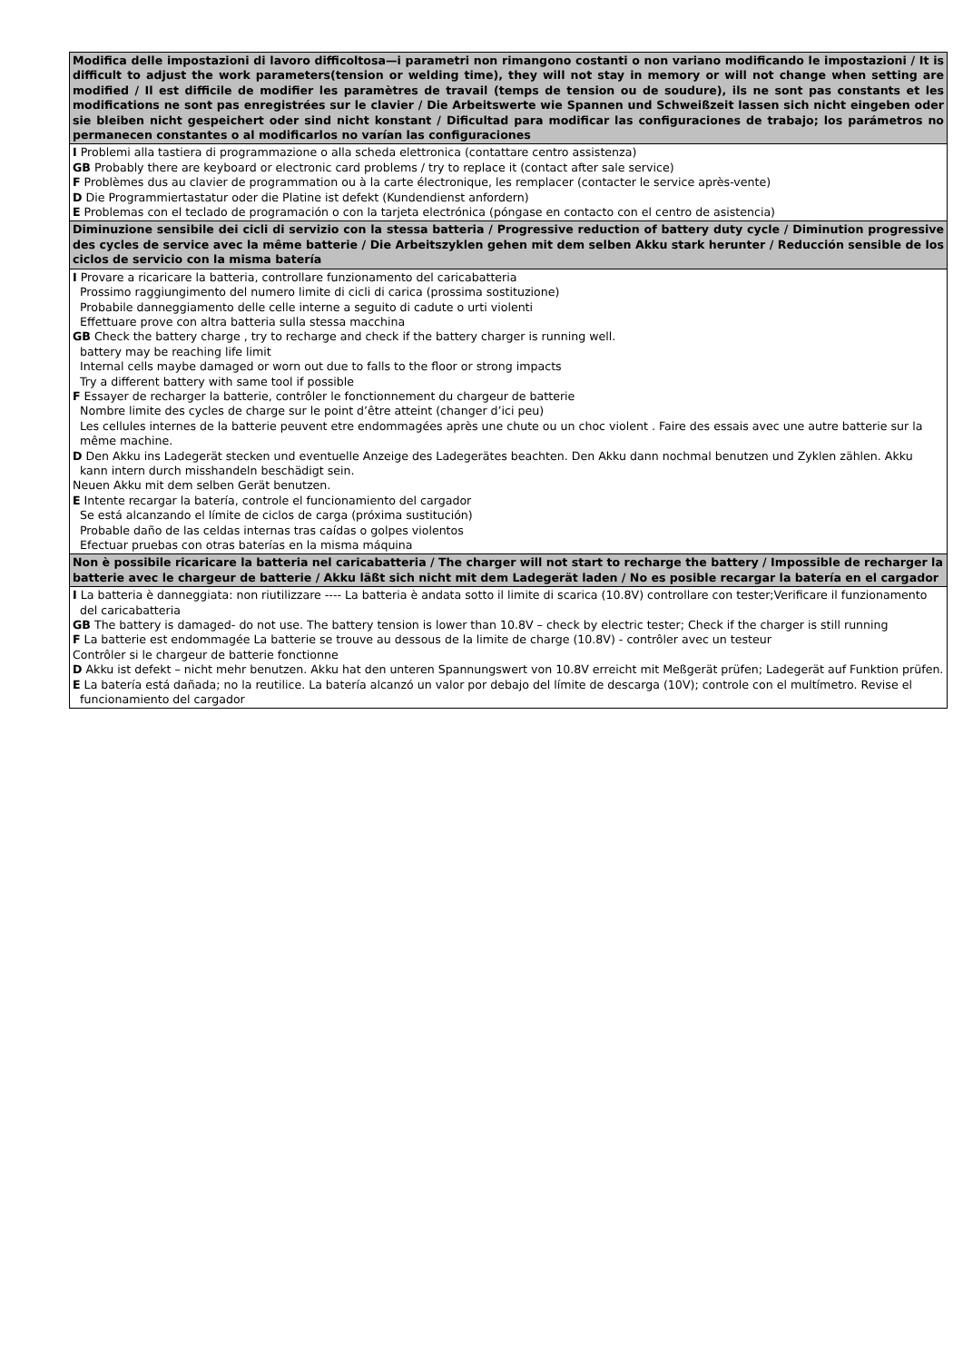| Modifica delle impostazioni di lavoro difficoltosa—i parametri non rimangono costanti o non variano modificando le impostazioni / It is difficult to adjust the work parameters(tension or welding time), they will not stay in memory or will not change when setting are modified / Il est difficile de modifier les paramètres de travail (temps de tension ou de soudure), ils ne sont pas constants et les modifications ne sont pas enregistrées sur le clavier / Die Arbeitswerte wie Spannen und Schweißzeit lassen sich nicht eingeben oder sie bleiben nicht gespeichert oder sind nicht konstant / Dificultad para modificar las configuraciones de trabajo; los parámetros no permanecen constantes o al modificarlos no varían las configuraciones |
| --- |
| I Problemi alla tastiera di programmazione o alla scheda elettronica (contattare centro assistenza) GB Probably there are keyboard or electronic card problems / try to replace it (contact after sale service) F Problèmes dus au clavier de programmation ou à la carte électronique, les remplacer (contacter le service après-vente) D Die Programmiertastatur oder die Platine ist defekt (Kundendienst anfordern) E Problemas con el teclado de programación o con la tarjeta electrónica (póngase en contacto con el centro de asistencia) |
| Diminuzione sensibile dei cicli di servizio con la stessa batteria / Progressive reduction of battery duty cycle / Diminution progressive des cycles de service avec la même batterie / Die Arbeitszyklen gehen mit dem selben Akku stark herunter / Reducción sensible de los ciclos de servicio con la misma batería |
| I Provare a ricaricare la batteria, controllare funzionamento del caricabatteria Prossimo raggiungimento del numero limite di cicli di carica (prossima sostituzione) Probabile danneggiamento delle celle interne a seguito di cadute o urti violenti Effettuare prove con altra batteria sulla stessa macchina GB Check the battery charge , try to recharge and check if the battery charger is running well. battery may be reaching life limit Internal cells maybe damaged or worn out due to falls to the floor or strong impacts Try a different battery with same tool if possible F Essayer de recharger la batterie, contrôler le fonctionnement du chargeur de batterie Nombre limite des cycles de charge sur le point d’être atteint (changer d’ici peu) Les cellules internes de la batterie peuvent etre endommagées après une chute ou un choc violent . Faire des essais avec une autre batterie sur la même machine. D Den Akku ins Ladegerät stecken und eventuelle Anzeige des Ladegerätes beachten. Den Akku dann nochmal benutzen und Zyklen zählen. Akku kann intern durch misshandeln beschädigt sein. Neuen Akku mit dem selben Gerät benutzen. E Intente recargar la batería, controle el funcionamiento del cargador Se está alcanzando el límite de ciclos de carga (próxima sustitución) Probable daño de las celdas internas tras caídas o golpes violentos Efectuar pruebas con otras baterías en la misma máquina |
| Non è possibile ricaricare la batteria nel caricabatteria / The charger will not start to recharge the battery / Impossible de recharger la batterie avec le chargeur de batterie / Akku läßt sich nicht mit dem Ladegerät laden / No es posible recargar la batería en el cargador |
| I La batteria è danneggiata: non riutilizzare ---- La batteria è andata sotto il limite di scarica (10.8V) controllare con tester;Verificare il funzionamento del caricabatteria GB The battery is damaged- do not use. The battery tension is lower than 10.8V – check by electric tester; Check if the charger is still running F La batterie est endommagée La batterie se trouve au dessous de la limite de charge (10.8V) - contrôler avec un testeur Contrôler si le chargeur de batterie fonctionne D Akku ist defekt – nicht mehr benutzen. Akku hat den unteren Spannungswert von 10.8V erreicht mit Meßgerät prüfen; Ladegerät auf Funktion prüfen. E La batería está dañada; no la reutilice. La batería alcanzó un valor por debajo del límite de descarga (10V); controle con el multímetro. Revise el funcionamiento del cargador |